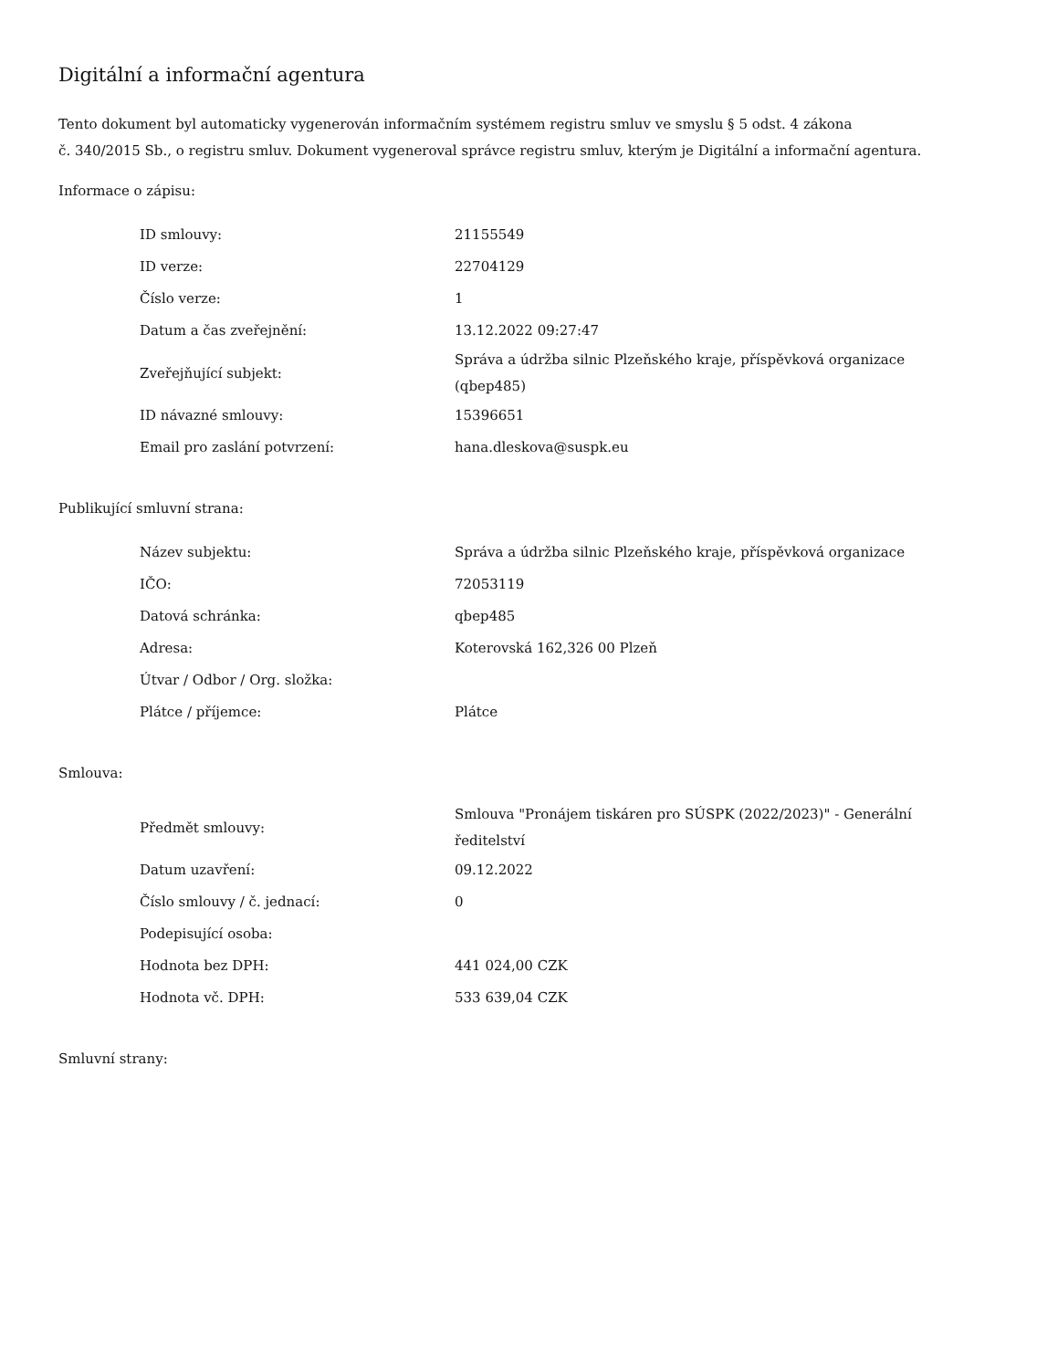Digitální a informační agentura
Tento dokument byl automaticky vygenerován informačním systémem registru smluv ve smyslu § 5 odst. 4 zákona
č. 340/2015 Sb., o registru smluv. Dokument vygeneroval správce registru smluv, kterým je Digitální a informační agentura.
Informace o zápisu:
| ID smlouvy: | 21155549 |
| ID verze: | 22704129 |
| Číslo verze: | 1 |
| Datum a čas zveřejnění: | 13.12.2022 09:27:47 |
| Zveřejňující subjekt: | Správa a údržba silnic Plzeňského kraje, příspěvková organizace (qbep485) |
| ID návazné smlouvy: | 15396651 |
| Email pro zaslání potvrzení: | hana.dleskova@suspk.eu |
Publikující smluvní strana:
| Název subjektu: | Správa a údržba silnic Plzeňského kraje, příspěvková organizace |
| IČO: | 72053119 |
| Datová schránka: | qbep485 |
| Adresa: | Koterovská 162,326 00 Plzeň |
| Útvar / Odbor / Org. složka: | |
| Plátce / příjemce: | Plátce |
Smlouva:
| Předmět smlouvy: | Smlouva "Pronájem tiskáren pro SÚSPK (2022/2023)" - Generální ředitelství |
| Datum uzavření: | 09.12.2022 |
| Číslo smlouvy / č. jednací: | 0 |
| Podepisující osoba: | |
| Hodnota bez DPH: | 441 024,00 CZK |
| Hodnota vč. DPH: | 533 639,04 CZK |
Smluvní strany: